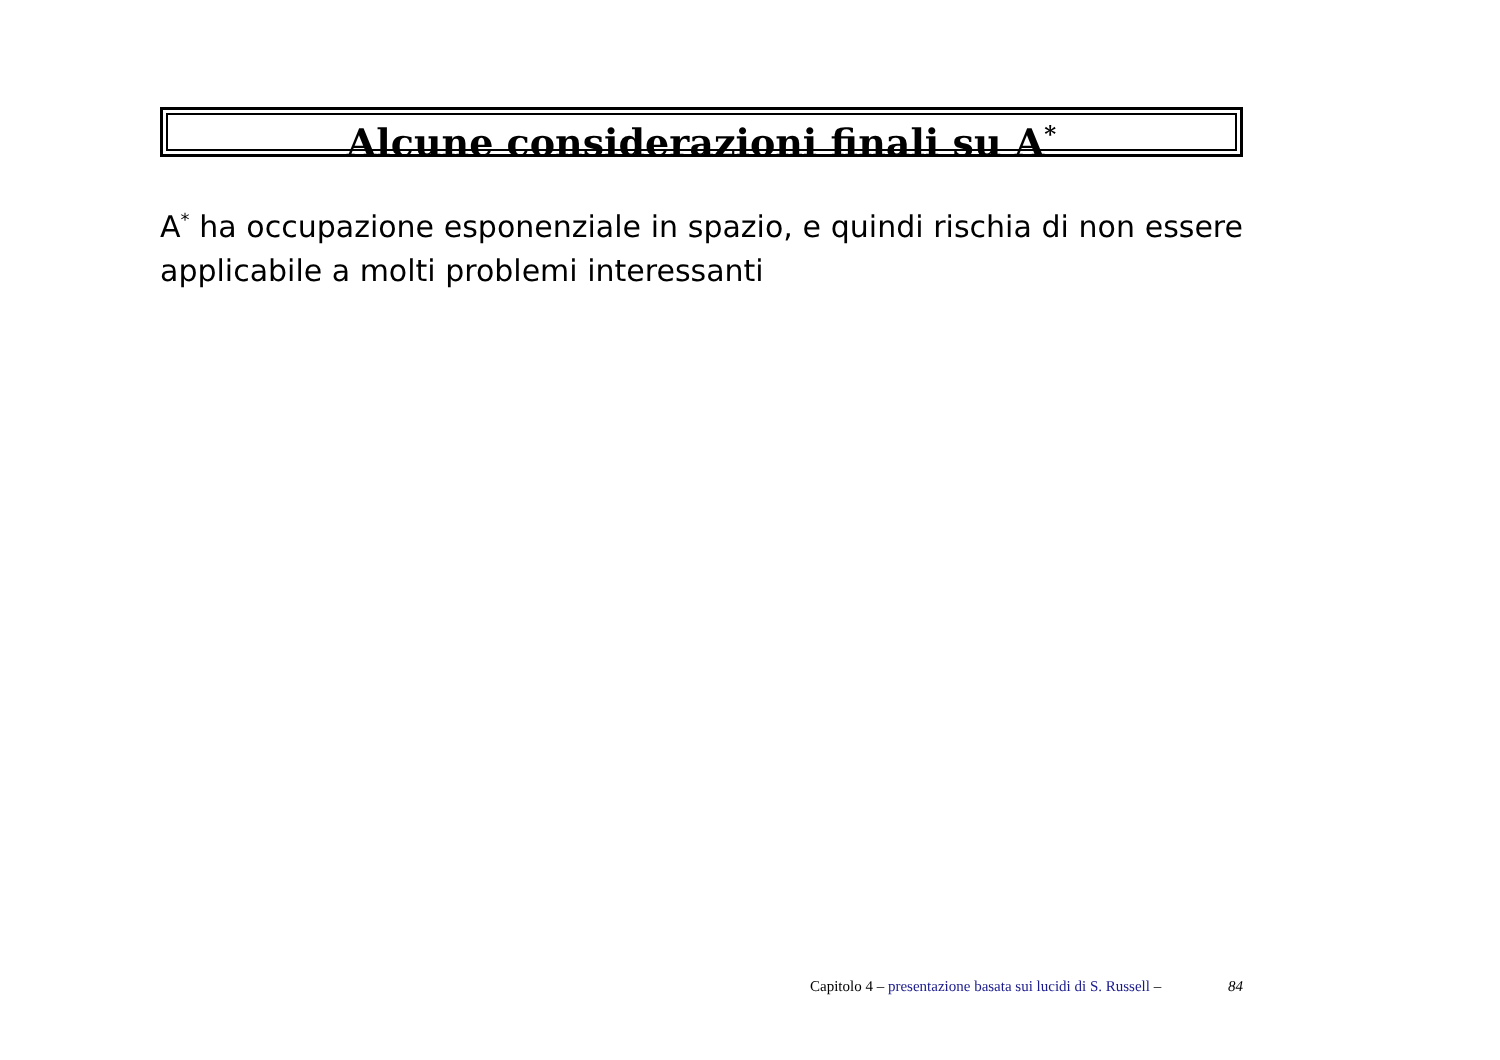Alcune considerazioni finali su A<sup>*</sup>
A<sup>*</sup> ha occupazione esponenziale in spazio, e quindi rischia di non essere applicabile a molti problemi interessanti
Capitolo 4 – presentazione basata sui lucidi di S. Russell – 84